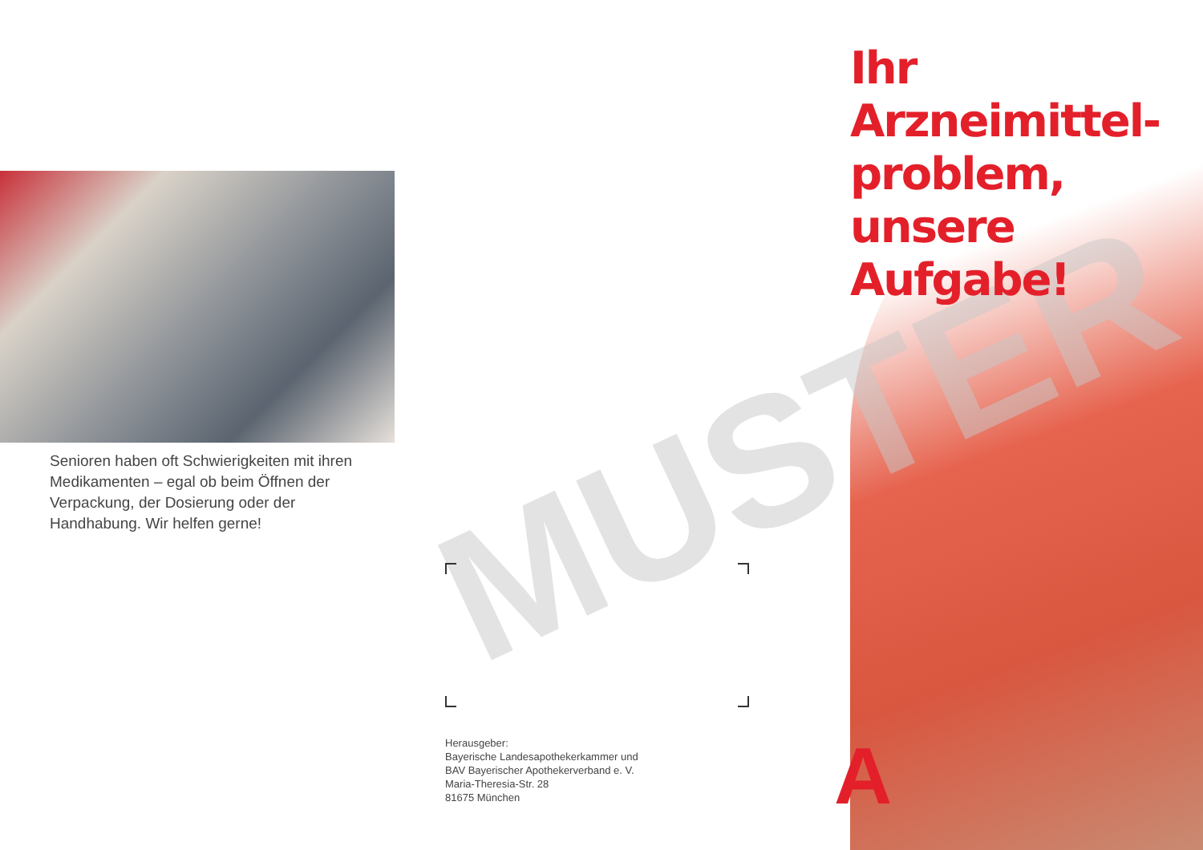MUSTER
Senioren haben oft Schwierigkeiten mit ihren Medikamenten – egal ob beim Öffnen der Verpackung, der Dosierung oder der Handhabung. Wir helfen gerne!
Herausgeber:
Bayerische Landesapothekerkammer und
BAV Bayerischer Apothekerverband e. V.
Maria-Theresia-Str. 28
81675 München
Ihr Arzneimittel-
problem, unsere
Aufgabe!
A